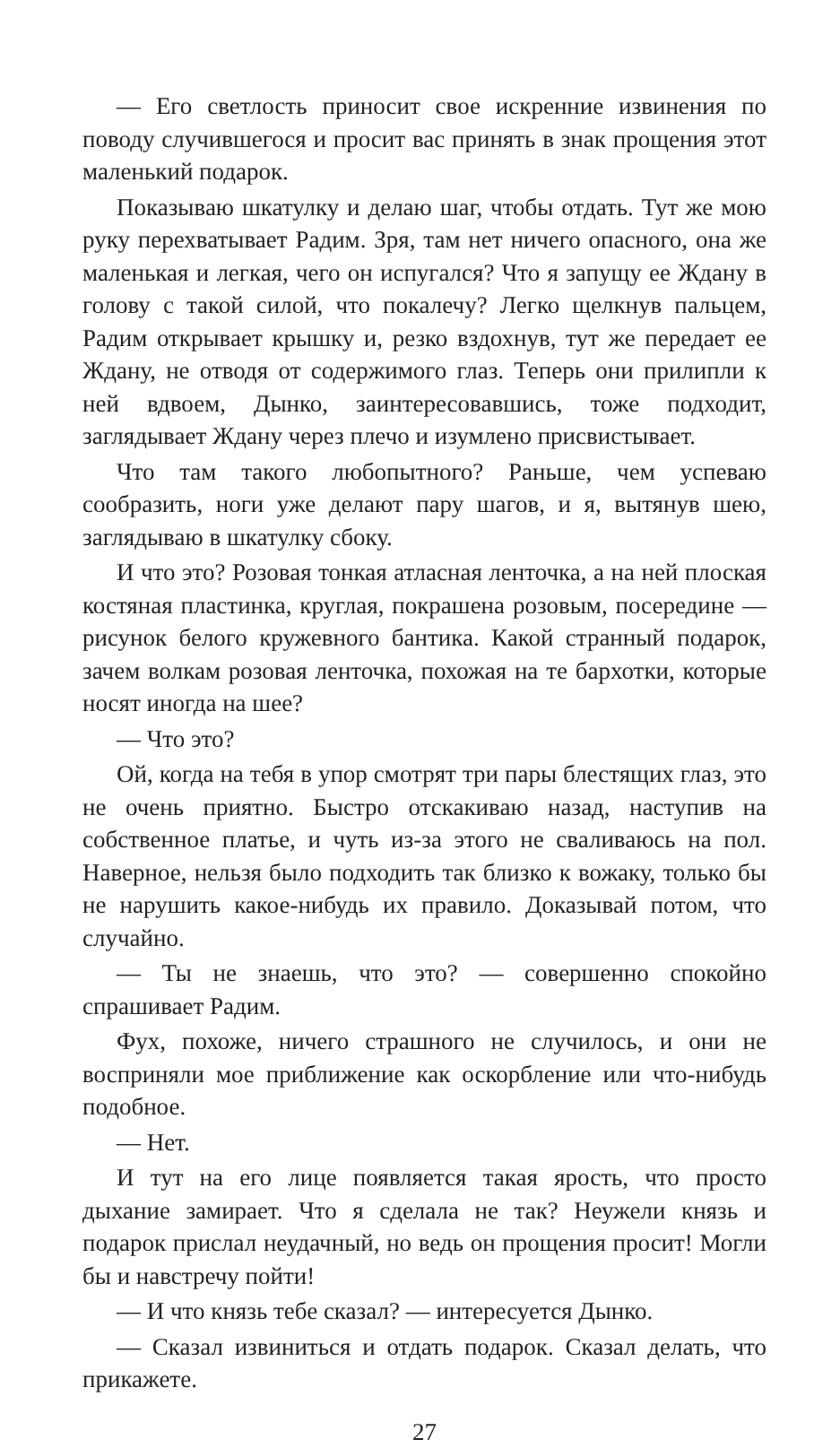— Его светлость приносит свое искренние извинения по поводу случившегося и просит вас принять в знак прощения этот маленький подарок.
Показываю шкатулку и делаю шаг, чтобы отдать. Тут же мою руку перехватывает Радим. Зря, там нет ничего опасного, она же маленькая и легкая, чего он испугался? Что я запущу ее Ждану в голову с такой силой, что покалечу? Легко щелкнув пальцем, Радим открывает крышку и, резко вздохнув, тут же передает ее Ждану, не отводя от содержимого глаз. Теперь они прилипли к ней вдвоем, Дынко, заинтересовавшись, тоже подходит, заглядывает Ждану через плечо и изумлено присвистывает.
Что там такого любопытного? Раньше, чем успеваю сообразить, ноги уже делают пару шагов, и я, вытянув шею, заглядываю в шкатулку сбоку.
И что это? Розовая тонкая атласная ленточка, а на ней плоская костяная пластинка, круглая, покрашена розовым, посередине — рисунок белого кружевного бантика. Какой странный подарок, зачем волкам розовая ленточка, похожая на те бархотки, которые носят иногда на шее?
— Что это?
Ой, когда на тебя в упор смотрят три пары блестящих глаз, это не очень приятно. Быстро отскакиваю назад, наступив на собственное платье, и чуть из-за этого не сваливаюсь на пол. Наверное, нельзя было подходить так близко к вожаку, только бы не нарушить какое-нибудь их правило. Доказывай потом, что случайно.
— Ты не знаешь, что это? — совершенно спокойно спрашивает Радим.
Фух, похоже, ничего страшного не случилось, и они не восприняли мое приближение как оскорбление или что-нибудь подобное.
— Нет.
И тут на его лице появляется такая ярость, что просто дыхание замирает. Что я сделала не так? Неужели князь и подарок прислал неудачный, но ведь он прощения просит! Могли бы и навстречу пойти!
— И что князь тебе сказал? — интересуется Дынко.
— Сказал извиниться и отдать подарок. Сказал делать, что прикажете.
27